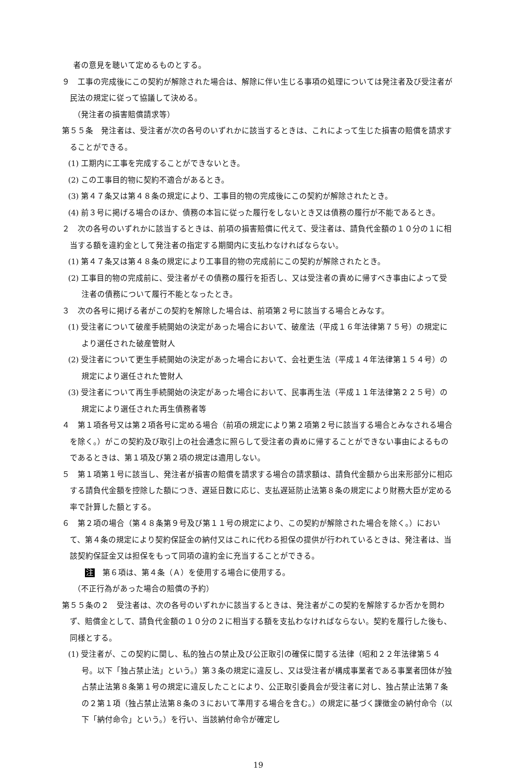者の意見を聴いて定めるものとする。
９　工事の完成後にこの契約が解除された場合は、解除に伴い生じる事項の処理については発注者及び受注者が民法の規定に従って協議して決める。
（発注者の損害賠償請求等）
第５５条　発注者は、受注者が次の各号のいずれかに該当するときは、これによって生じた損害の賠償を請求することができる。
(1) 工期内に工事を完成することができないとき。
(2) この工事目的物に契約不適合があるとき。
(3) 第４７条又は第４８条の規定により、工事目的物の完成後にこの契約が解除されたとき。
(4) 前３号に掲げる場合のほか、債務の本旨に従った履行をしないとき又は債務の履行が不能であるとき。
２　次の各号のいずれかに該当するときは、前項の損害賠償に代えて、受注者は、請負代金額の１０分の１に相当する額を違約金として発注者の指定する期間内に支払わなければならない。
(1) 第４７条又は第４８条の規定により工事目的物の完成前にこの契約が解除されたとき。
(2) 工事目的物の完成前に、受注者がその債務の履行を拒否し、又は受注者の責めに帰すべき事由によって受注者の債務について履行不能となったとき。
３　次の各号に掲げる者がこの契約を解除した場合は、前項第２号に該当する場合とみなす。
(1) 受注者について破産手続開始の決定があった場合において、破産法（平成１６年法律第７５号）の規定により選任された破産管財人
(2) 受注者について更生手続開始の決定があった場合において、会社更生法（平成１４年法律第１５４号）の規定により選任された管財人
(3) 受注者について再生手続開始の決定があった場合において、民事再生法（平成１１年法律第２２５号）の規定により選任された再生債務者等
４　第１項各号又は第２項各号に定める場合（前項の規定により第２項第２号に該当する場合とみなされる場合を除く。）がこの契約及び取引上の社会通念に照らして受注者の責めに帰することができない事由によるものであるときは、第１項及び第２項の規定は適用しない。
５　第１項第１号に該当し、発注者が損害の賠償を請求する場合の請求額は、請負代金額から出来形部分に相応する請負代金額を控除した額につき、遅延日数に応じ、支払遅延防止法第８条の規定により財務大臣が定める率で計算した額とする。
６　第２項の場合（第４８条第９号及び第１１号の規定により、この契約が解除された場合を除く。）において、第４条の規定により契約保証金の納付又はこれに代わる担保の提供が行われているときは、発注者は、当該契約保証金又は担保をもって同項の違約金に充当することができる。
注　第６項は、第４条（Ａ）を使用する場合に使用する。
（不正行為があった場合の賠償の予約）
第５５条の２　受注者は、次の各号のいずれかに該当するときは、発注者がこの契約を解除するか否かを問わず、賠償金として、請負代金額の１０分の２に相当する額を支払わなければならない。契約を履行した後も、同様とする。
(1) 受注者が、この契約に関し、私的独占の禁止及び公正取引の確保に関する法律（昭和２２年法律第５４号。以下「独占禁止法」という。）第３条の規定に違反し、又は受注者が構成事業者である事業者団体が独占禁止法第８条第１号の規定に違反したことにより、公正取引委員会が受注者に対し、独占禁止法第７条の２第１項（独占禁止法第８条の３において準用する場合を含む。）の規定に基づく課徴金の納付命令（以下「納付命令」という。）を行い、当該納付命令が確定し
19